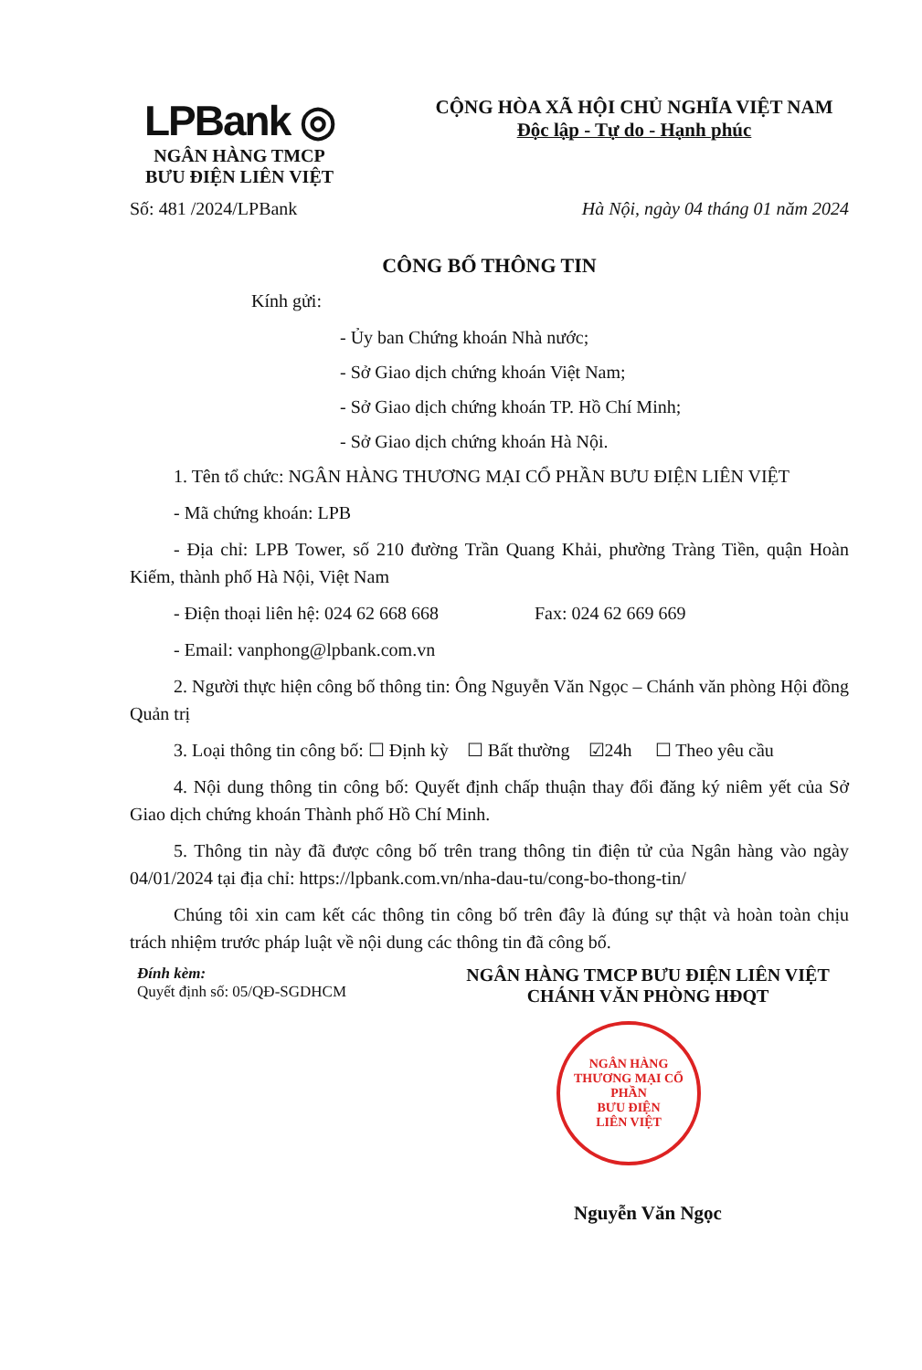LPBank ◎
NGÂN HÀNG TMCP
BƯU ĐIỆN LIÊN VIỆT
CỘNG HÒA XÃ HỘI CHỦ NGHĨA VIỆT NAM
Độc lập - Tự do - Hạnh phúc
Số: 481 /2024/LPBank Hà Nội, ngày 04 tháng 01 năm 2024
CÔNG BỐ THÔNG TIN
Kính gửi:
- Ủy ban Chứng khoán Nhà nước;
- Sở Giao dịch chứng khoán Việt Nam;
- Sở Giao dịch chứng khoán TP. Hồ Chí Minh;
- Sở Giao dịch chứng khoán Hà Nội.
1. Tên tổ chức: NGÂN HÀNG THƯƠNG MẠI CỔ PHẦN BƯU ĐIỆN LIÊN VIỆT
- Mã chứng khoán: LPB
- Địa chỉ: LPB Tower, số 210 đường Trần Quang Khải, phường Tràng Tiền, quận Hoàn Kiếm, thành phố Hà Nội, Việt Nam
- Điện thoại liên hệ: 024 62 668 668 Fax: 024 62 669 669
- Email: vanphong@lpbank.com.vn
2. Người thực hiện công bố thông tin: Ông Nguyễn Văn Ngọc – Chánh văn phòng Hội đồng Quản trị
3. Loại thông tin công bố: ☐ Định kỳ ☐ Bất thường ☑24h ☐ Theo yêu cầu
4. Nội dung thông tin công bố: Quyết định chấp thuận thay đổi đăng ký niêm yết của Sở Giao dịch chứng khoán Thành phố Hồ Chí Minh.
5. Thông tin này đã được công bố trên trang thông tin điện tử của Ngân hàng vào ngày 04/01/2024 tại địa chỉ: https://lpbank.com.vn/nha-dau-tu/cong-bo-thong-tin/
Chúng tôi xin cam kết các thông tin công bố trên đây là đúng sự thật và hoàn toàn chịu trách nhiệm trước pháp luật về nội dung các thông tin đã công bố.
Đính kèm:
Quyết định số: 05/QĐ-SGDHCM
NGÂN HÀNG TMCP BƯU ĐIỆN LIÊN VIỆT
CHÁNH VĂN PHÒNG HĐQT
NGÂN HÀNG
THƯƠNG MẠI CỔ PHẦN
BƯU ĐIỆN
LIÊN VIỆT
Nguyễn Văn Ngọc